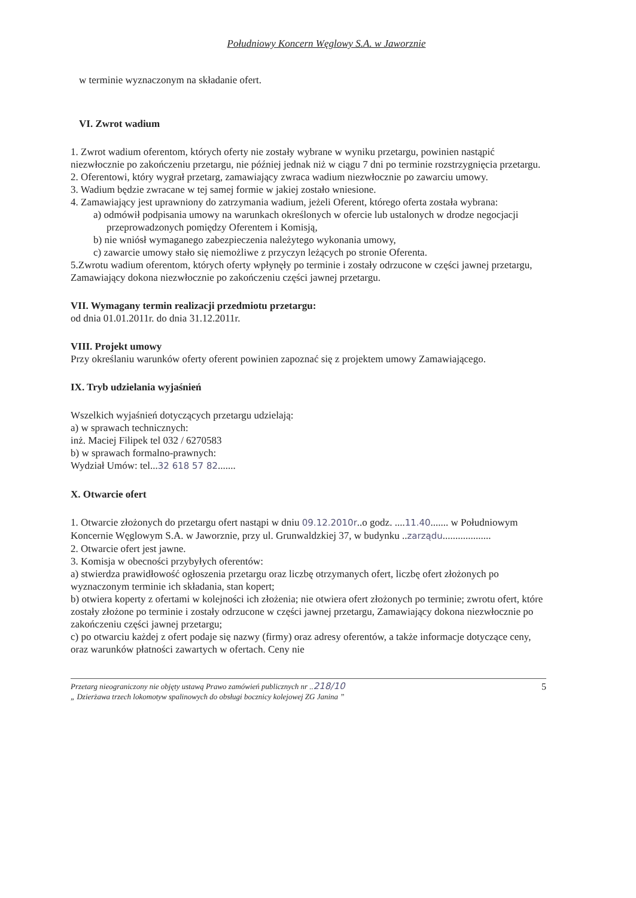Południowy Koncern Węglowy S.A. w Jaworznie
w terminie wyznaczonym na składanie ofert.
VI. Zwrot wadium
1. Zwrot wadium oferentom, których oferty nie zostały wybrane w wyniku przetargu, powinien nastąpić niezwłocznie po zakończeniu przetargu, nie później jednak niż w ciągu 7 dni po terminie rozstrzygnięcia przetargu.
2. Oferentowi, który wygrał przetarg, zamawiający zwraca wadium niezwłocznie po zawarciu umowy.
3. Wadium będzie zwracane w tej samej formie w jakiej zostało wniesione.
4. Zamawiający jest uprawniony do zatrzymania wadium, jeżeli Oferent, którego oferta została wybrana:
a) odmówił podpisania umowy na warunkach określonych w ofercie lub ustalonych w drodze negocjacji przeprowadzonych pomiędzy Oferentem i Komisją,
b) nie wniósł wymaganego zabezpieczenia należytego wykonania umowy,
c) zawarcie umowy stało się niemożliwe z przyczyn leżących po stronie Oferenta.
5.Zwrotu wadium oferentom, których oferty wpłynęły po terminie i zostały odrzucone w części jawnej przetargu, Zamawiający dokona niezwłocznie po zakończeniu części jawnej przetargu.
VII. Wymagany termin realizacji przedmiotu przetargu:
od dnia 01.01.2011r. do dnia 31.12.2011r.
VIII. Projekt umowy
Przy określaniu warunków oferty oferent powinien zapoznać się z projektem umowy Zamawiającego.
IX. Tryb udzielania wyjaśnień
Wszelkich wyjaśnień dotyczących przetargu udzielają:
a) w sprawach technicznych:
inż. Maciej Filipek tel 032 / 6270583
b) w sprawach formalno-prawnych:
Wydział Umów: tel...32 618 57 82.......
X. Otwarcie ofert
1. Otwarcie złożonych do przetargu ofert nastąpi w dniu 09.12.2010r..o godz. ....11.40....... w Południowym Koncernie Węglowym S.A. w Jaworznie, przy ul. Grunwaldzkiej 37, w budynku ..zarządu...................
2. Otwarcie ofert jest jawne.
3. Komisja w obecności przybyłych oferentów:
a) stwierdza prawidłowość ogłoszenia przetargu oraz liczbę otrzymanych ofert, liczbę ofert złożonych po wyznaczonym terminie ich składania, stan kopert;
b) otwiera koperty z ofertami w kolejności ich złożenia; nie otwiera ofert złożonych po terminie; zwrotu ofert, które zostały złożone po terminie i zostały odrzucone w części jawnej przetargu, Zamawiający dokona niezwłocznie po zakończeniu części jawnej przetargu;
c) po otwarciu każdej z ofert podaje się nazwy (firmy) oraz adresy oferentów, a także informacje dotyczące ceny, oraz warunków płatności zawartych w ofertach. Ceny nie
Przetarg nieograniczony nie objęty ustawą Prawo zamówień publicznych nr ..218/10
„ Dzierżawa trzech lokomotyw spalinowych do obsługi bocznicy kolejowej ZG Janina ”
5